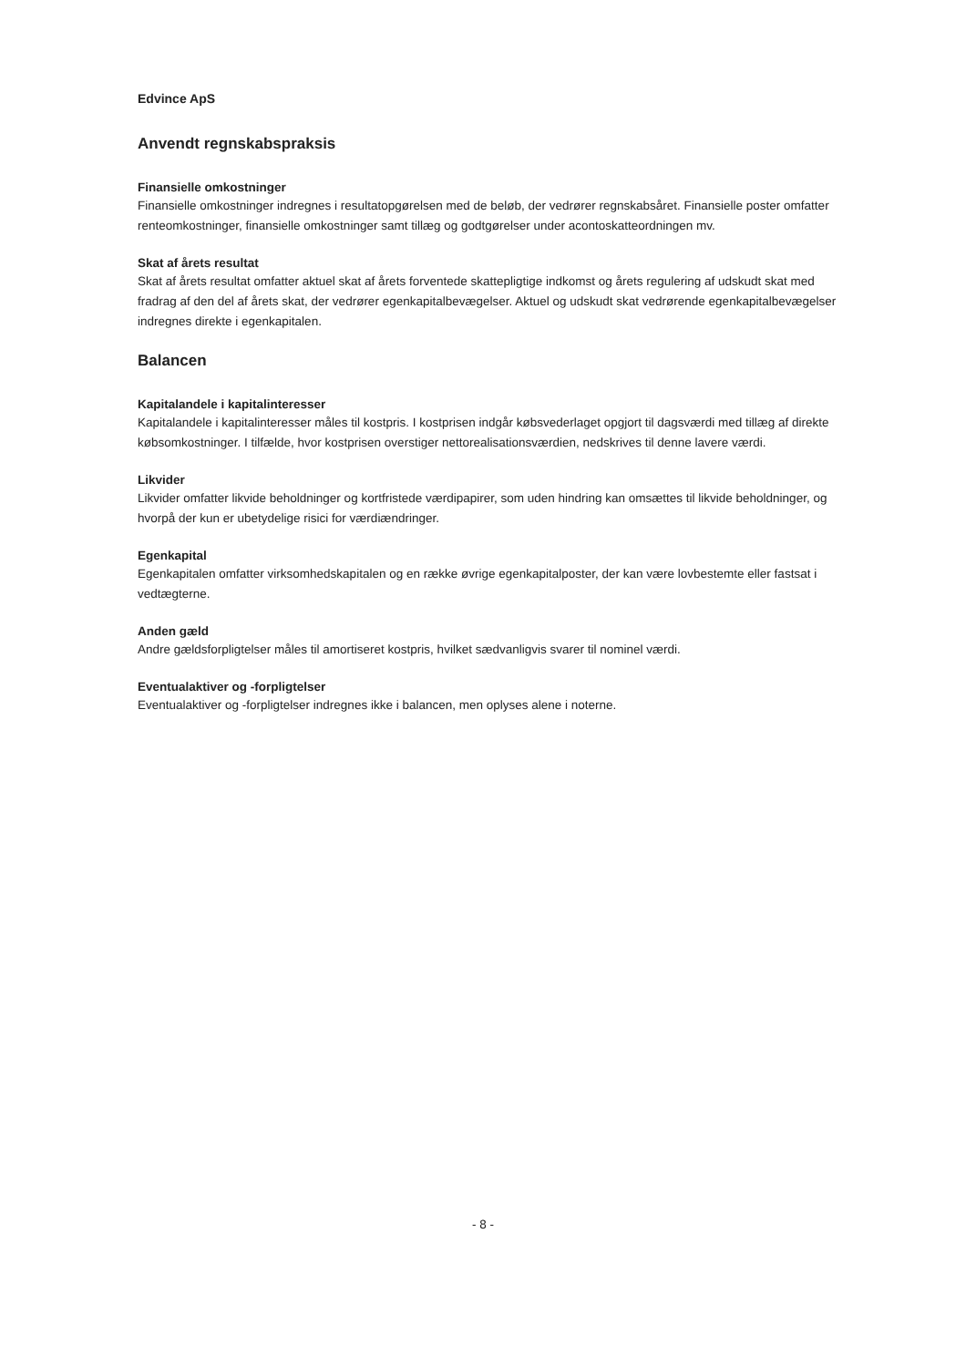Edvince ApS
Anvendt regnskabspraksis
Finansielle omkostninger
Finansielle omkostninger indregnes i resultatopgørelsen med de beløb, der vedrører regnskabsåret. Finansielle poster omfatter renteomkostninger, finansielle omkostninger samt tillæg og godtgørelser under acontoskatteordningen mv.
Skat af årets resultat
Skat af årets resultat omfatter aktuel skat af årets forventede skattepligtige indkomst og årets regulering af udskudt skat med fradrag af den del af årets skat, der vedrører egenkapitalbevægelser. Aktuel og udskudt skat vedrørende egenkapitalbevægelser indregnes direkte i egenkapitalen.
Balancen
Kapitalandele i kapitalinteresser
Kapitalandele i kapitalinteresser måles til kostpris. I kostprisen indgår købsvederlaget opgjort til dagsværdi med tillæg af direkte købsomkostninger. I tilfælde, hvor kostprisen overstiger nettorealisationsværdien, nedskrives til denne lavere værdi.
Likvider
Likvider omfatter likvide beholdninger og kortfristede værdipapirer, som uden hindring kan omsættes til likvide beholdninger, og hvorpå der kun er ubetydelige risici for værdiændringer.
Egenkapital
Egenkapitalen omfatter virksomhedskapitalen og en række øvrige egenkapitalposter, der kan være lovbestemte eller fastsat i vedtægterne.
Anden gæld
Andre gældsforpligtelser måles til amortiseret kostpris, hvilket sædvanligvis svarer til nominel værdi.
Eventualaktiver og -forpligtelser
Eventualaktiver og -forpligtelser indregnes ikke i balancen, men oplyses alene i noterne.
- 8 -